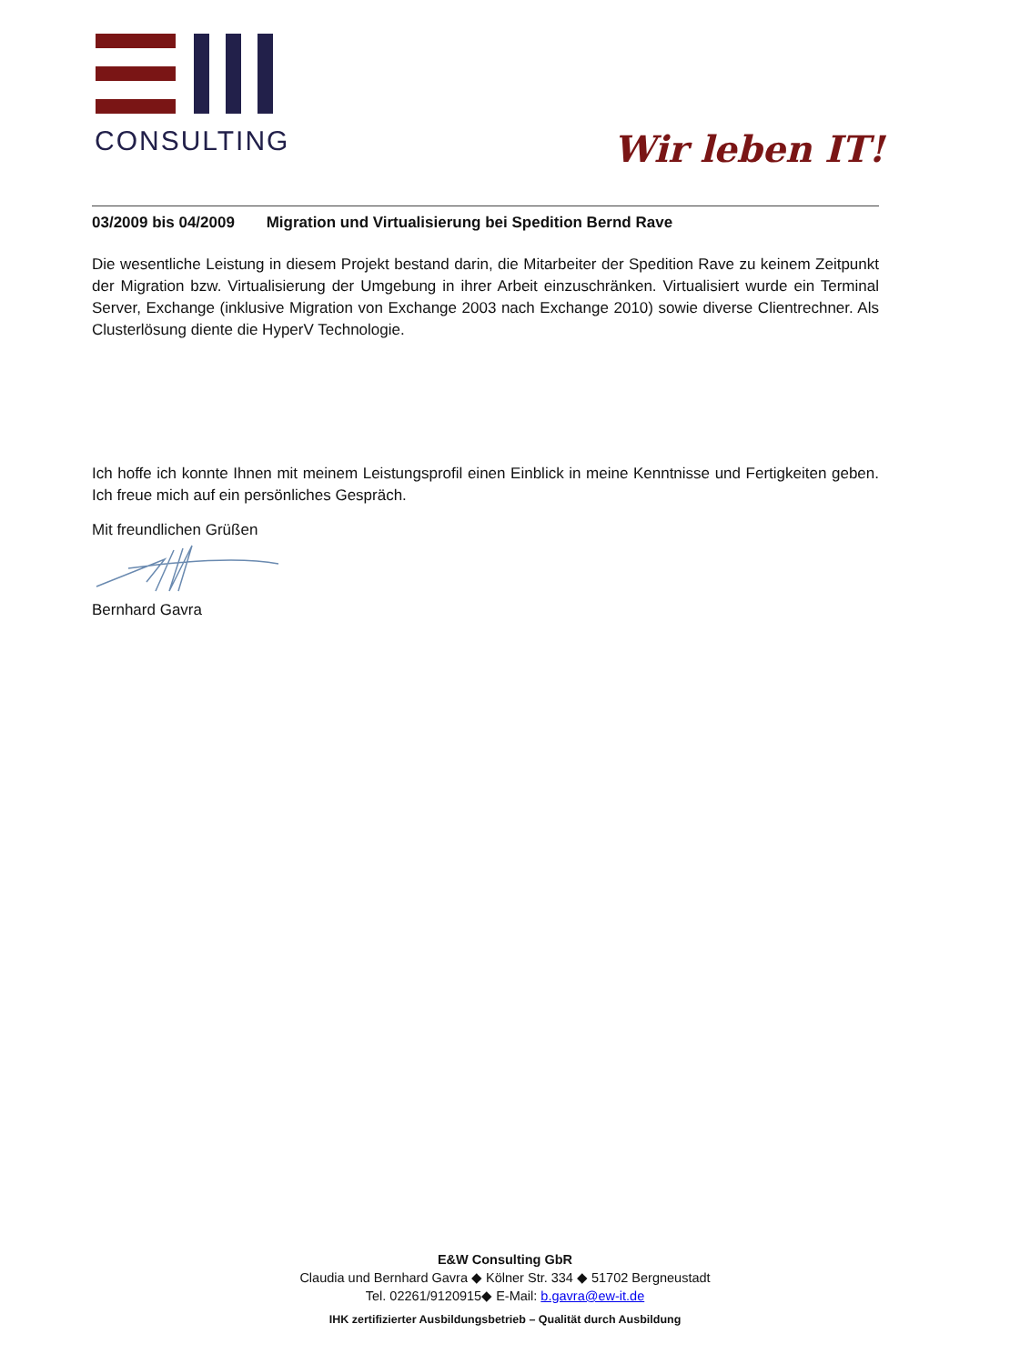CONSULTING Wir leben IT!
03/2009 bis 04/2009 Migration und Virtualisierung bei Spedition Bernd Rave
Die wesentliche Leistung in diesem Projekt bestand darin, die Mitarbeiter der Spedition Rave zu keinem Zeitpunkt der Migration bzw. Virtualisierung der Umgebung in ihrer Arbeit einzuschränken. Virtualisiert wurde ein Terminal Server, Exchange (inklusive Migration von Exchange 2003 nach Exchange 2010) sowie diverse Clientrechner. Als Clusterlösung diente die HyperV Technologie.
Ich hoffe ich konnte Ihnen mit meinem Leistungsprofil einen Einblick in meine Kenntnisse und Fertigkeiten geben. Ich freue mich auf ein persönliches Gespräch.
Mit freundlichen Grüßen
Bernhard Gavra
E&W Consulting GbR
Claudia und Bernhard Gavra ◆ Kölner Str. 334 ◆ 51702 Bergneustadt
Tel. 02261/9120915◆ E-Mail: b.gavra@ew-it.de
IHK zertifizierter Ausbildungsbetrieb – Qualität durch Ausbildung